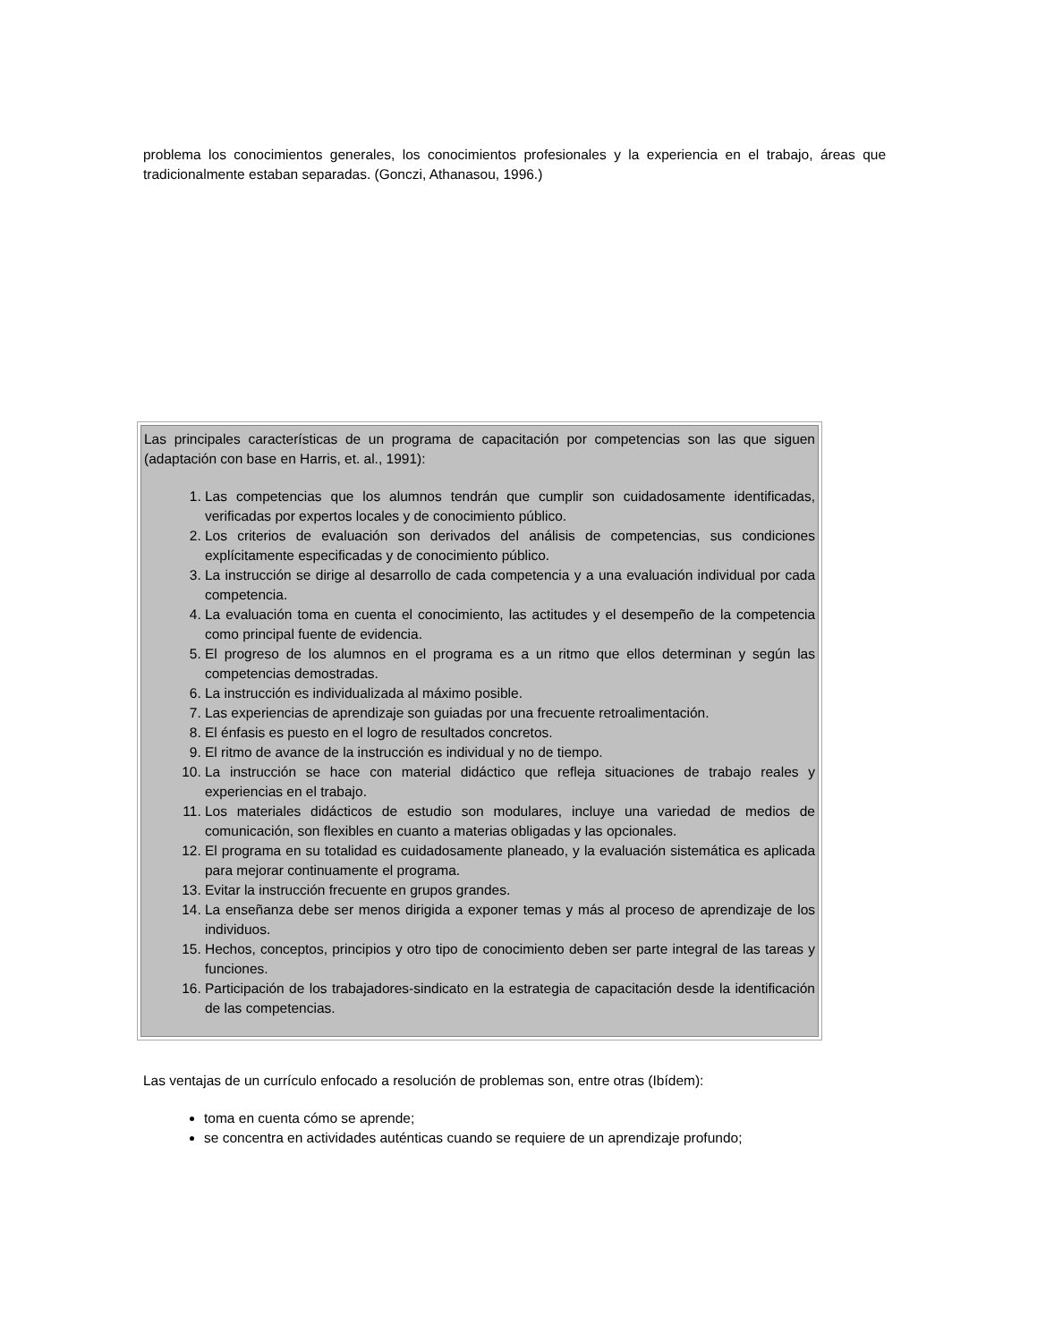problema los conocimientos generales, los conocimientos profesionales y la experiencia en el trabajo, áreas que tradicionalmente estaban separadas. (Gonczi, Athanasou, 1996.)
Las principales características de un programa de capacitación por competencias son las que siguen (adaptación con base en Harris, et. al., 1991):
1. Las competencias que los alumnos tendrán que cumplir son cuidadosamente identificadas, verificadas por expertos locales y de conocimiento público.
2. Los criterios de evaluación son derivados del análisis de competencias, sus condiciones explícitamente especificadas y de conocimiento público.
3. La instrucción se dirige al desarrollo de cada competencia y a una evaluación individual por cada competencia.
4. La evaluación toma en cuenta el conocimiento, las actitudes y el desempeño de la competencia como principal fuente de evidencia.
5. El progreso de los alumnos en el programa es a un ritmo que ellos determinan y según las competencias demostradas.
6. La instrucción es individualizada al máximo posible.
7. Las experiencias de aprendizaje son guiadas por una frecuente retroalimentación.
8. El énfasis es puesto en el logro de resultados concretos.
9. El ritmo de avance de la instrucción es individual y no de tiempo.
10. La instrucción se hace con material didáctico que refleja situaciones de trabajo reales y experiencias en el trabajo.
11. Los materiales didácticos de estudio son modulares, incluye una variedad de medios de comunicación, son flexibles en cuanto a materias obligadas y las opcionales.
12. El programa en su totalidad es cuidadosamente planeado, y la evaluación sistemática es aplicada para mejorar continuamente el programa.
13. Evitar la instrucción frecuente en grupos grandes.
14. La enseñanza debe ser menos dirigida a exponer temas y más al proceso de aprendizaje de los individuos.
15. Hechos, conceptos, principios y otro tipo de conocimiento deben ser parte integral de las tareas y funciones.
16. Participación de los trabajadores-sindicato en la estrategia de capacitación desde la identificación de las competencias.
Las ventajas de un currículo enfocado a resolución de problemas son, entre otras (Ibídem):
toma en cuenta cómo se aprende;
se concentra en actividades auténticas cuando se requiere de un aprendizaje profundo;